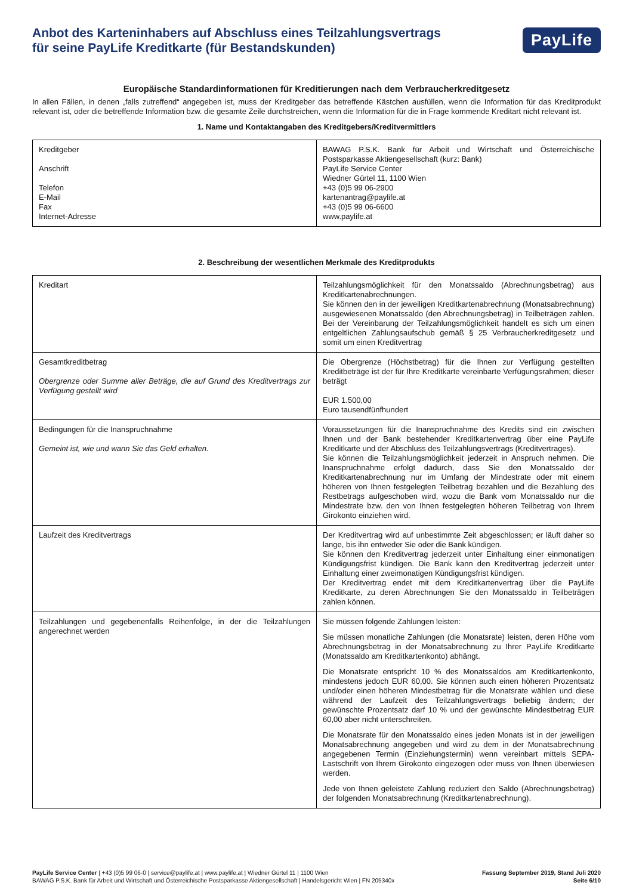Anbot des Karteninhabers auf Abschluss eines Teilzahlungsvertrags
für seine PayLife Kreditkarte (für Bestandskunden)
PayLife
Europäische Standardinformationen für Kreditierungen nach dem Verbraucherkreditgesetz
In allen Fällen, in denen „falls zutreffend“ angegeben ist, muss der Kreditgeber das betreffende Kästchen ausfüllen, wenn die Information für das Kreditprodukt relevant ist, oder die betreffende Information bzw. die gesamte Zeile durchstreichen, wenn die Information für die in Frage kommende Kreditart nicht relevant ist.
1. Name und Kontaktangaben des Kreditgebers/Kreditvermittlers
| Kreditgeber Anschrift Telefon E-Mail Fax Internet-Adresse | BAWAG P.S.K. Bank für Arbeit und Wirtschaft und Österreichische Postsparkasse Aktiengesellschaft (kurz: Bank) PayLife Service Center Wiedner Gürtel 11, 1100 Wien +43 (0)5 99 06-2900 kartenantrag@paylife.at +43 (0)5 99 06-6600 www.paylife.at |
2. Beschreibung der wesentlichen Merkmale des Kreditprodukts
| Kreditart | Teilzahlungsmöglichkeit für den Monatssaldo (Abrechnungsbetrag) aus Kreditkartenabrechnungen. Sie können den in der jeweiligen Kreditkartenabrechnung (Monatsabrechnung) ausgewiesenen Monatssaldo (den Abrechnungsbetrag) in Teilbeträgen zahlen. Bei der Vereinbarung der Teilzahlungsmöglichkeit handelt es sich um einen entgeltlichen Zahlungsaufschub gemäß § 25 Verbraucherkreditgesetz und somit um einen Kreditvertrag |
| Gesamtkreditbetrag Obergrenze oder Summe aller Beträge, die auf Grund des Kreditvertrags zur Verfügung gestellt wird | Die Obergrenze (Höchstbetrag) für die Ihnen zur Verfügung gestellten Kreditbeträge ist der für Ihre Kreditkarte vereinbarte Verfügungsrahmen; dieser beträgt EUR 1.500,00 Euro tausendfünfhundert |
| Bedingungen für die Inanspruchnahme Gemeint ist, wie und wann Sie das Geld erhalten. | Voraussetzungen für die Inanspruchnahme des Kredits sind ein zwischen Ihnen und der Bank bestehender Kreditkartenvertrag über eine PayLife Kreditkarte und der Abschluss des Teilzahlungsvertrags (Kreditvertrages). Sie können die Teilzahlungsmöglichkeit jederzeit in Anspruch nehmen. Die Inanspruchnahme erfolgt dadurch, dass Sie den Monatssaldo der Kreditkartenabrechnung nur im Umfang der Mindestrate oder mit einem höheren von Ihnen festgelegten Teilbetrag bezahlen und die Bezahlung des Restbetrags aufgeschoben wird, wozu die Bank vom Monatssaldo nur die Mindestrate bzw. den von Ihnen festgelegten höheren Teilbetrag von Ihrem Girokonto einziehen wird. |
| Laufzeit des Kreditvertrags | Der Kreditvertrag wird auf unbestimmte Zeit abgeschlossen; er läuft daher so lange, bis ihn entweder Sie oder die Bank kündigen. Sie können den Kreditvertrag jederzeit unter Einhaltung einer einmonatigen Kündigungsfrist kündigen. Die Bank kann den Kreditvertrag jederzeit unter Einhaltung einer zweimonatigen Kündigungsfrist kündigen. Der Kreditvertrag endet mit dem Kreditkartenvertrag über die PayLife Kreditkarte, zu deren Abrechnungen Sie den Monatssaldo in Teilbeträgen zahlen können. |
| Teilzahlungen und gegebenenfalls Reihenfolge, in der die Teilzahlungen angerechnet werden | Sie müssen folgende Zahlungen leisten: Sie müssen monatliche Zahlungen (die Monatsrate) leisten, deren Höhe vom Abrechnungsbetrag in der Monatsabrechnung zu Ihrer PayLife Kreditkarte (Monatssaldo am Kreditkartenkonto) abhängt. Die Monatsrate entspricht 10 % des Monatssaldos am Kreditkartenkonto, mindestens jedoch EUR 60,00. Sie können auch einen höheren Prozentsatz und/oder einen höheren Mindestbetrag für die Monatsrate wählen und diese während der Laufzeit des Teilzahlungsvertrags beliebig ändern; der gewünschte Prozentsatz darf 10 % und der gewünschte Mindestbetrag EUR 60,00 aber nicht unterschreiten. Die Monatsrate für den Monatssaldo eines jeden Monats ist in der jeweiligen Monatsabrechnung angegeben und wird zu dem in der Monatsabrechnung angegebenen Termin (Einziehungstermin) wenn vereinbart mittels SEPA-Lastschrift von Ihrem Girokonto eingezogen oder muss von Ihnen überwiesen werden. Jede von Ihnen geleistete Zahlung reduziert den Saldo (Abrechnungsbetrag) der folgenden Monatsabrechnung (Kreditkartenabrechnung). |
PayLife Service Center | +43 (0)5 99 06-0 | service@paylife.at | www.paylife.at | Wiedner Gürtel 11 | 1100 Wien
BAWAG P.S.K. Bank für Arbeit und Wirtschaft und Österreichische Postsparkasse Aktiengesellschaft | Handelsgericht Wien | FN 205340x
Fassung September 2019, Stand Juli 2020
Seite 6/10